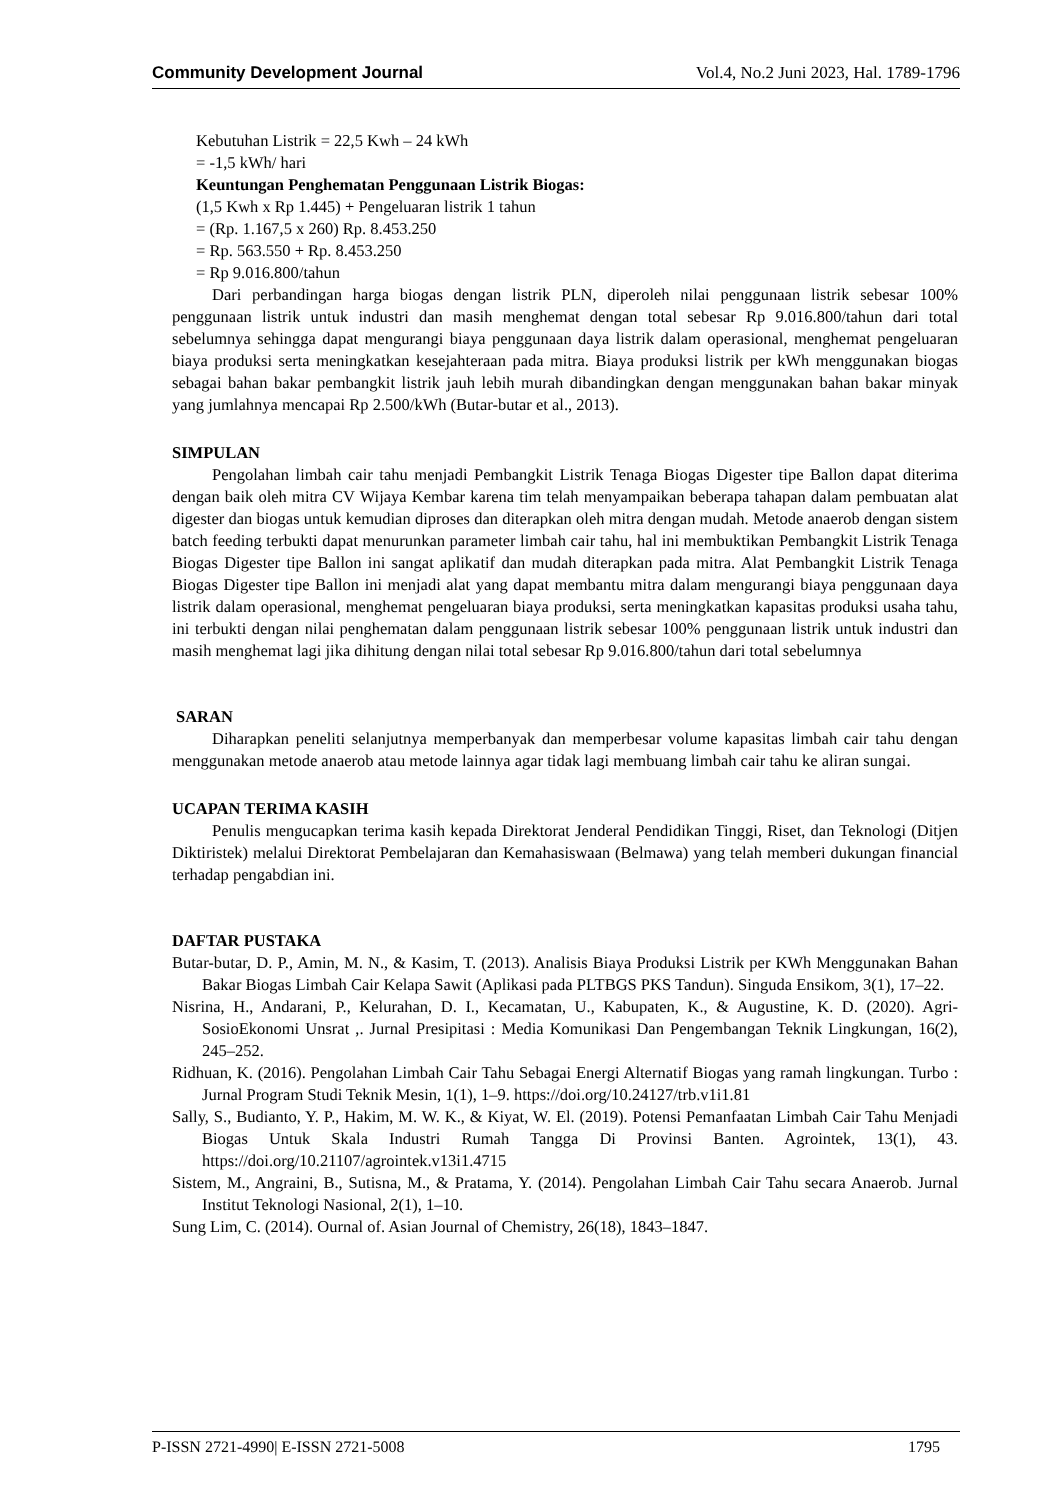Community Development Journal Vol.4, No.2 Juni 2023, Hal. 1789-1796
Kebutuhan Listrik = 22,5 Kwh – 24 kWh
= -1,5 kWh/ hari
Keuntungan Penghematan Penggunaan Listrik Biogas:
(1,5 Kwh x Rp 1.445) + Pengeluaran listrik 1 tahun
= (Rp. 1.167,5 x 260) Rp. 8.453.250
= Rp. 563.550 + Rp. 8.453.250
= Rp 9.016.800/tahun
Dari perbandingan harga biogas dengan listrik PLN, diperoleh nilai penggunaan listrik sebesar 100% penggunaan listrik untuk industri dan masih menghemat dengan total sebesar Rp 9.016.800/tahun dari total sebelumnya sehingga dapat mengurangi biaya penggunaan daya listrik dalam operasional, menghemat pengeluaran biaya produksi serta meningkatkan kesejahteraan pada mitra. Biaya produksi listrik per kWh menggunakan biogas sebagai bahan bakar pembangkit listrik jauh lebih murah dibandingkan dengan menggunakan bahan bakar minyak yang jumlahnya mencapai Rp 2.500/kWh (Butar-butar et al., 2013).
SIMPULAN
Pengolahan limbah cair tahu menjadi Pembangkit Listrik Tenaga Biogas Digester tipe Ballon dapat diterima dengan baik oleh mitra CV Wijaya Kembar karena tim telah menyampaikan beberapa tahapan dalam pembuatan alat digester dan biogas untuk kemudian diproses dan diterapkan oleh mitra dengan mudah. Metode anaerob dengan sistem batch feeding terbukti dapat menurunkan parameter limbah cair tahu, hal ini membuktikan Pembangkit Listrik Tenaga Biogas Digester tipe Ballon ini sangat aplikatif dan mudah diterapkan pada mitra. Alat Pembangkit Listrik Tenaga Biogas Digester tipe Ballon ini menjadi alat yang dapat membantu mitra dalam mengurangi biaya penggunaan daya listrik dalam operasional, menghemat pengeluaran biaya produksi, serta meningkatkan kapasitas produksi usaha tahu, ini terbukti dengan nilai penghematan dalam penggunaan listrik sebesar 100% penggunaan listrik untuk industri dan masih menghemat lagi jika dihitung dengan nilai total sebesar Rp 9.016.800/tahun dari total sebelumnya
SARAN
Diharapkan peneliti selanjutnya memperbanyak dan memperbesar volume kapasitas limbah cair tahu dengan menggunakan metode anaerob atau metode lainnya agar tidak lagi membuang limbah cair tahu ke aliran sungai.
UCAPAN TERIMA KASIH
Penulis mengucapkan terima kasih kepada Direktorat Jenderal Pendidikan Tinggi, Riset, dan Teknologi (Ditjen Diktiristek) melalui Direktorat Pembelajaran dan Kemahasiswaan (Belmawa) yang telah memberi dukungan financial terhadap pengabdian ini.
DAFTAR PUSTAKA
Butar-butar, D. P., Amin, M. N., & Kasim, T. (2013). Analisis Biaya Produksi Listrik per KWh Menggunakan Bahan Bakar Biogas Limbah Cair Kelapa Sawit (Aplikasi pada PLTBGS PKS Tandun). Singuda Ensikom, 3(1), 17–22.
Nisrina, H., Andarani, P., Kelurahan, D. I., Kecamatan, U., Kabupaten, K., & Augustine, K. D. (2020). Agri-SosioEkonomi Unsrat ,. Jurnal Presipitasi : Media Komunikasi Dan Pengembangan Teknik Lingkungan, 16(2), 245–252.
Ridhuan, K. (2016). Pengolahan Limbah Cair Tahu Sebagai Energi Alternatif Biogas yang ramah lingkungan. Turbo : Jurnal Program Studi Teknik Mesin, 1(1), 1–9. https://doi.org/10.24127/trb.v1i1.81
Sally, S., Budianto, Y. P., Hakim, M. W. K., & Kiyat, W. El. (2019). Potensi Pemanfaatan Limbah Cair Tahu Menjadi Biogas Untuk Skala Industri Rumah Tangga Di Provinsi Banten. Agrointek, 13(1), 43. https://doi.org/10.21107/agrointek.v13i1.4715
Sistem, M., Angraini, B., Sutisna, M., & Pratama, Y. (2014). Pengolahan Limbah Cair Tahu secara Anaerob. Jurnal Institut Teknologi Nasional, 2(1), 1–10.
Sung Lim, C. (2014). Ournal of. Asian Journal of Chemistry, 26(18), 1843–1847.
P-ISSN 2721-4990| E-ISSN 2721-5008 1795